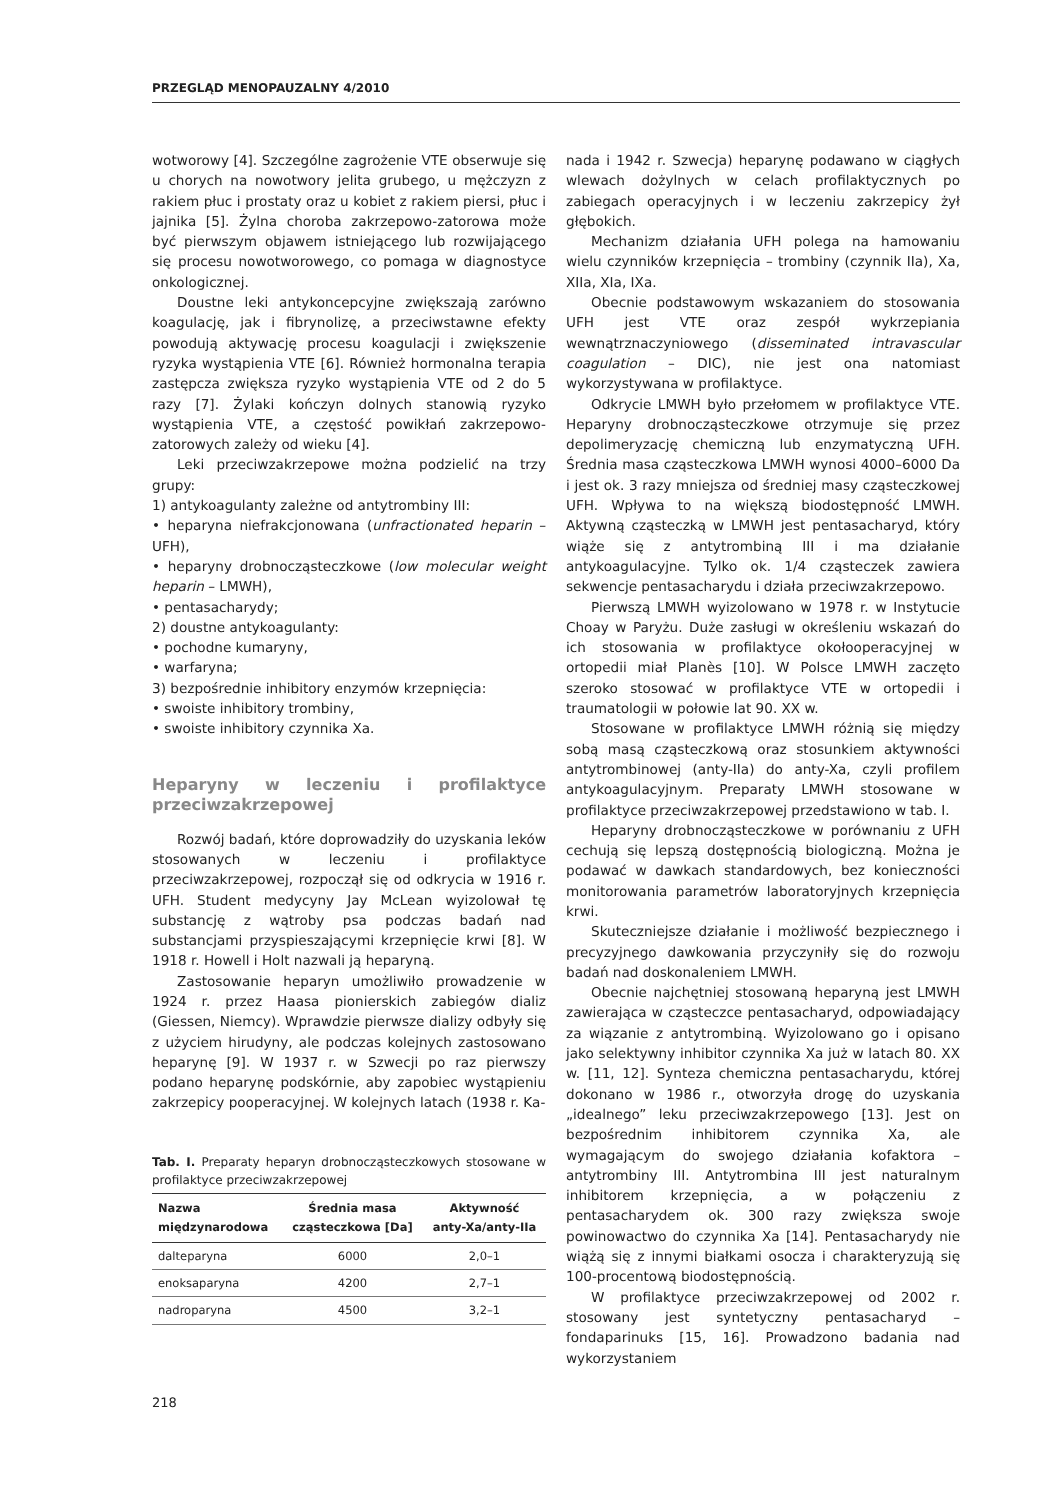PRZEGLĄD MENOPAUZALNY 4/2010
wotworowy [4]. Szczególne zagrożenie VTE obserwuje się u chorych na nowotwory jelita grubego, u mężczyzn z rakiem płuc i prostaty oraz u kobiet z rakiem piersi, płuc i jajnika [5]. Żylna choroba zakrzepowo-zatorowa może być pierwszym objawem istniejącego lub rozwijającego się procesu nowotworowego, co pomaga w diagnostyce onkologicznej.
Doustne leki antykoncepcyjne zwiększają zarówno koagulację, jak i fibrynolizę, a przeciwstawne efekty powodują aktywację procesu koagulacji i zwiększenie ryzyka wystąpienia VTE [6]. Również hormonalna terapia zastępcza zwiększa ryzyko wystąpienia VTE od 2 do 5 razy [7]. Żylaki kończyn dolnych stanowią ryzyko wystąpienia VTE, a częstość powikłań zakrzepowo-zatorowych zależy od wieku [4].
Leki przeciwzakrzepowe można podzielić na trzy grupy:
1) antykoagulanty zależne od antytrombiny III:
• heparyna niefrakcjonowana (unfractionated heparin – UFH),
• heparyny drobnocząsteczkowe (low molecular weight heparin – LMWH),
• pentasacharydy;
2) doustne antykoagulanty:
• pochodne kumaryny,
• warfaryna;
3) bezpośrednie inhibitory enzymów krzepnięcia:
• swoiste inhibitory trombiny,
• swoiste inhibitory czynnika Xa.
Heparyny w leczeniu i profilaktyce przeciwzakrzepowej
Rozwój badań, które doprowadziły do uzyskania leków stosowanych w leczeniu i profilaktyce przeciwzakrzepowej, rozpoczął się od odkrycia w 1916 r. UFH. Student medycyny Jay McLean wyizolował tę substancję z wątroby psa podczas badań nad substancjami przyspieszającymi krzepnięcie krwi [8]. W 1918 r. Howell i Holt nazwali ją heparyną.
Zastosowanie heparyn umożliwiło prowadzenie w 1924 r. przez Haasa pionierskich zabiegów dializ (Giessen, Niemcy). Wprawdzie pierwsze dializy odbyły się z użyciem hirudyny, ale podczas kolejnych zastosowano heparynę [9]. W 1937 r. w Szwecji po raz pierwszy podano heparynę podskórnie, aby zapobiec wystąpieniu zakrzepicy pooperacyjnej. W kolejnych latach (1938 r. Ka-
Tab. I. Preparaty heparyn drobnocząsteczkowych stosowane w profilaktyce przeciwzakrzepowej
| Nazwa międzynarodowa | Średnia masa cząsteczkowa [Da] | Aktywność anty-Xa/anty-IIa |
| --- | --- | --- |
| dalteparyna | 6000 | 2,0–1 |
| enoksaparyna | 4200 | 2,7–1 |
| nadroparyna | 4500 | 3,2–1 |
nada i 1942 r. Szwecja) heparynę podawano w ciągłych wlewach dożylnych w celach profilaktycznych po zabiegach operacyjnych i w leczeniu zakrzepicy żył głębokich.
Mechanizm działania UFH polega na hamowaniu wielu czynników krzepnięcia – trombiny (czynnik IIa), Xa, XIIa, XIa, IXa.
Obecnie podstawowym wskazaniem do stosowania UFH jest VTE oraz zespół wykrzepiania wewnątrznaczyniowego (disseminated intravascular coagulation – DIC), nie jest ona natomiast wykorzystywana w profilaktyce.
Odkrycie LMWH było przełomem w profilaktyce VTE. Heparyny drobnocząsteczkowe otrzymuje się przez depolimeryzację chemiczną lub enzymatyczną UFH. Średnia masa cząsteczkowa LMWH wynosi 4000–6000 Da i jest ok. 3 razy mniejsza od średniej masy cząsteczkowej UFH. Wpływa to na większą biodostępność LMWH. Aktywną cząsteczką w LMWH jest pentasacharyd, który wiąże się z antytrombiną III i ma działanie antykoagulacyjne. Tylko ok. 1/4 cząsteczek zawiera sekwencje pentasacharydu i działa przeciwzakrzepowo.
Pierwszą LMWH wyizolowano w 1978 r. w Instytucie Choay w Paryżu. Duże zasługi w określeniu wskazań do ich stosowania w profilaktyce okołooperacyjnej w ortopedii miał Planès [10]. W Polsce LMWH zaczęto szeroko stosować w profilaktyce VTE w ortopedii i traumatologii w połowie lat 90. XX w.
Stosowane w profilaktyce LMWH różnią się między sobą masą cząsteczkową oraz stosunkiem aktywności antytrombinowej (anty-IIa) do anty-Xa, czyli profilem antykoagulacyjnym. Preparaty LMWH stosowane w profilaktyce przeciwzakrzepowej przedstawiono w tab. I.
Heparyny drobnocząsteczkowe w porównaniu z UFH cechują się lepszą dostępnością biologiczną. Można je podawać w dawkach standardowych, bez konieczności monitorowania parametrów laboratoryjnych krzepnięcia krwi.
Skuteczniejsze działanie i możliwość bezpiecznego i precyzyjnego dawkowania przyczyniły się do rozwoju badań nad doskonaleniem LMWH.
Obecnie najchętniej stosowaną heparyną jest LMWH zawierająca w cząsteczce pentasacharyd, odpowiadający za wiązanie z antytrombiną. Wyizolowano go i opisano jako selektywny inhibitor czynnika Xa już w latach 80. XX w. [11, 12]. Synteza chemiczna pentasacharydu, której dokonano w 1986 r., otworzyła drogę do uzyskania „idealnego” leku przeciwzakrzepowego [13]. Jest on bezpośrednim inhibitorem czynnika Xa, ale wymagającym do swojego działania kofaktora – antytrombiny III. Antytrombina III jest naturalnym inhibitorem krzepnięcia, a w połączeniu z pentasacharydem ok. 300 razy zwiększa swoje powinowactwo do czynnika Xa [14]. Pentasacharydy nie wiążą się z innymi białkami osocza i charakteryzują się 100-procentową biodostępnością.
W profilaktyce przeciwzakrzepowej od 2002 r. stosowany jest syntetyczny pentasacharyd – fondaparinuks [15, 16]. Prowadzono badania nad wykorzystaniem
218